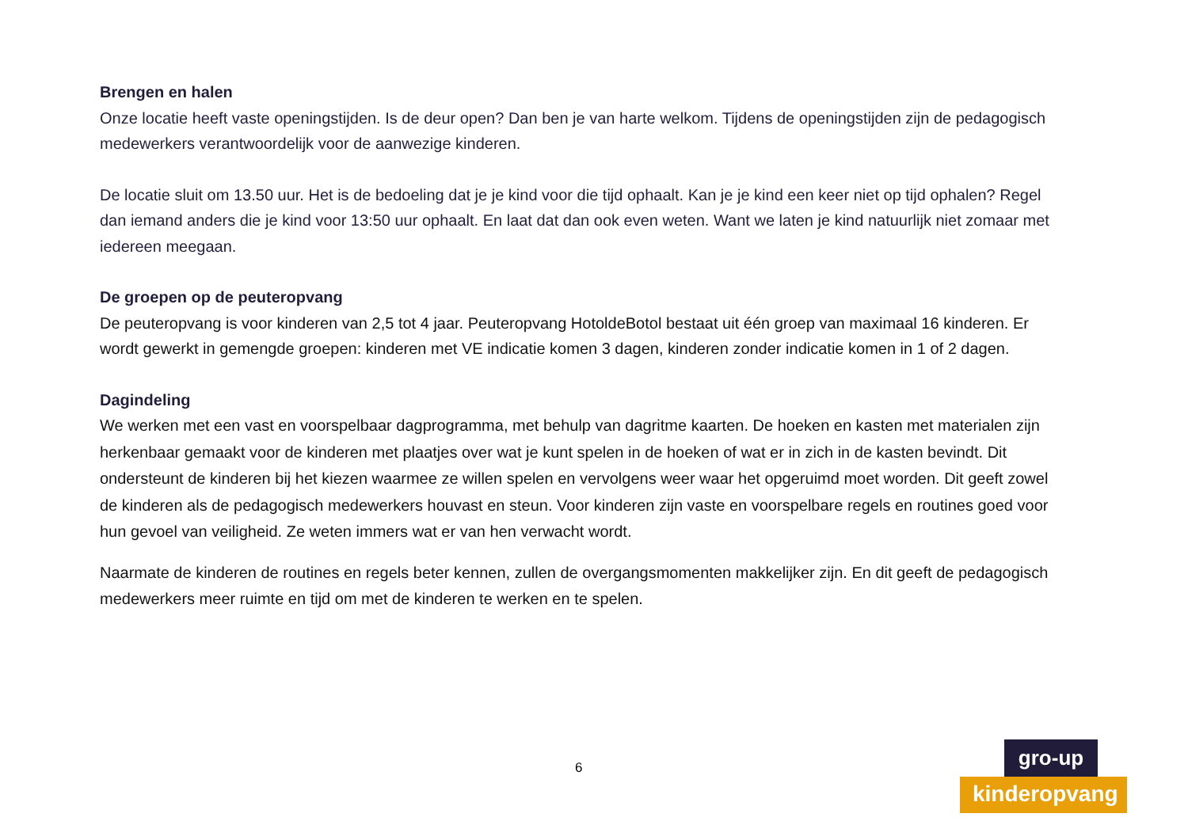Brengen en halen
Onze locatie heeft vaste openingstijden. Is de deur open? Dan ben je van harte welkom. Tijdens de openingstijden zijn de pedagogisch medewerkers verantwoordelijk voor de aanwezige kinderen.
De locatie sluit om 13.50 uur. Het is de bedoeling dat je je kind voor die tijd ophaalt. Kan je je kind een keer niet op tijd ophalen? Regel dan iemand anders die je kind voor 13:50 uur ophaalt. En laat dat dan ook even weten. Want we laten je kind natuurlijk niet zomaar met iedereen meegaan.
De groepen op de peuteropvang
De peuteropvang is voor kinderen van 2,5 tot 4 jaar. Peuteropvang HotoldeBotol bestaat uit één groep van maximaal 16 kinderen. Er wordt gewerkt in gemengde groepen: kinderen met VE indicatie komen 3 dagen, kinderen zonder indicatie komen in 1 of 2 dagen.
Dagindeling
We werken met een vast en voorspelbaar dagprogramma, met behulp van dagritme kaarten. De hoeken en kasten met materialen zijn herkenbaar gemaakt voor de kinderen met plaatjes over wat je kunt spelen in de hoeken of wat er in zich in de kasten bevindt. Dit ondersteunt de kinderen bij het kiezen waarmee ze willen spelen en vervolgens weer waar het opgeruimd moet worden. Dit geeft zowel de kinderen als de pedagogisch medewerkers houvast en steun. Voor kinderen zijn vaste en voorspelbare regels en routines goed voor hun gevoel van veiligheid. Ze weten immers wat er van hen verwacht wordt.
Naarmate de kinderen de routines en regels beter kennen, zullen de overgangsmomenten makkelijker zijn. En dit geeft de pedagogisch medewerkers meer ruimte en tijd om met de kinderen te werken en te spelen.
6
gro-up
kinderopvang